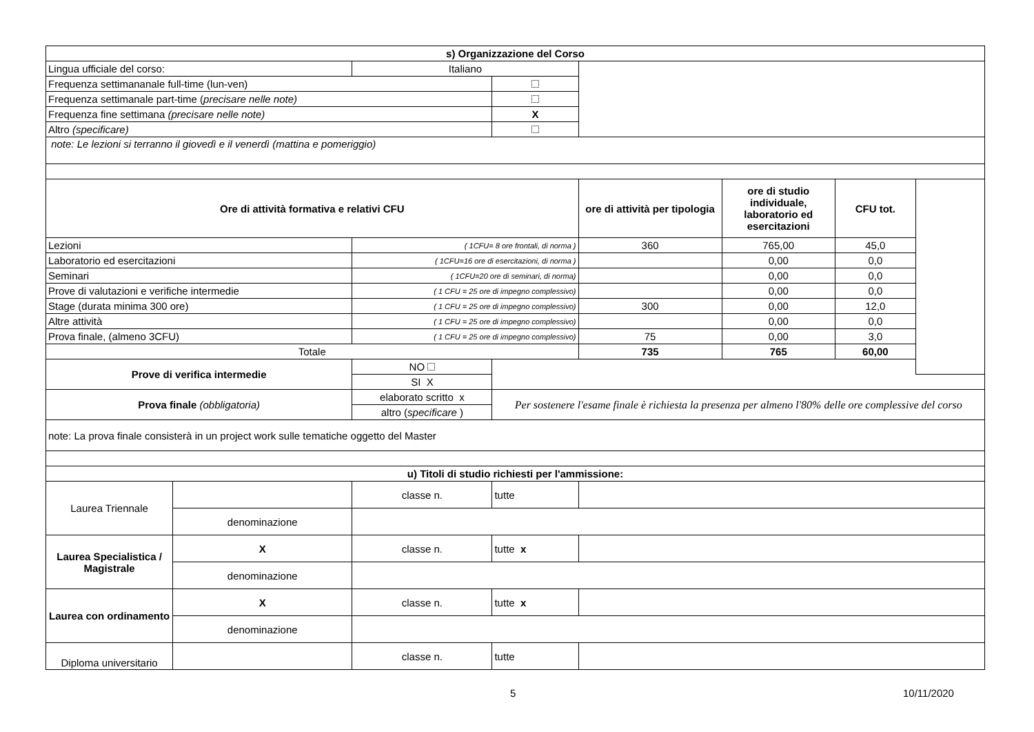| s) Organizzazione del Corso | | | | | | | |
| --- | --- | --- | --- | --- | --- | --- | --- |
| Lingua ufficiale del corso: | | Italiano | | | | | |
| Frequenza settimananale full-time (lun-ven) | | | | | | | |
| Frequenza settimanale part-time ( precisare nelle note) | | | | | | | |
| Frequenza fine settimana (precisare nelle note) | | | X | | | | |
| Altro (specificare) | | | | | | | |
| note: Le lezioni si terranno il giovedì e il venerdì (mattina e pomeriggio) | | | | | | | |
| Ore di attività formativa e relativi CFU | | | | ore di attività per tipologia | ore di studio individuale, laboratorio ed esercitazioni | CFU tot. | |
| Lezioni | | ( 1CFU= 8 ore frontali, di norma ) | | 360 | 765,00 | 45,0 | |
| Laboratorio ed esercitazioni | | ( 1CFU=16 ore di esercitazioni, di norma ) | | | 0,00 | 0,0 | |
| Seminari | | ( 1CFU=20 ore di seminari, di norma) | | | 0,00 | 0,0 | |
| Prove di valutazioni e verifiche intermedie | | ( 1 CFU = 25 ore di impegno complessivo) | | | 0,00 | 0,0 | |
| Stage (durata minima 300 ore) | | ( 1 CFU = 25 ore di impegno complessivo) | | 300 | 0,00 | 12,0 | |
| Altre attività | | ( 1 CFU = 25 ore di impegno complessivo) | | | 0,00 | 0,0 | |
| Prova finale, (almeno 3CFU) | | ( 1 CFU = 25 ore di impegno complessivo) | | 75 | 0,00 | 3,0 | |
| Totale | | | | 735 | 765 | 60,00 | |
| Prove di verifica intermedie | | NO | | | | | |
| | | SI X | | | | | |
| Prova finale (obbligatoria) | | elaborato scritto x | Per sostenere l'esame finale è richiesta la presenza per almeno l'80% delle ore complessive del corso | | | | |
| | | altro ( specificare ) | | | | | |
| note: La prova finale consisterà in un project work sulle tematiche oggetto del Master | | | | | | | |
| u) Titoli di studio richiesti per l'ammissione: | | | | | | | |
| Laurea Triennale | | classe n. | tutte | | | | |
| | denominazione | | | | | | |
| Laurea Specialistica / Magistrale | X | classe n. | tutte x | | | | |
| | denominazione | | | | | | |
| Laurea con ordinamento | X | classe n. | tutte x | | | | |
| | denominazione | | | | | | |
| Diploma universitario | | classe n. | tutte | | | | |
5 10/11/2020